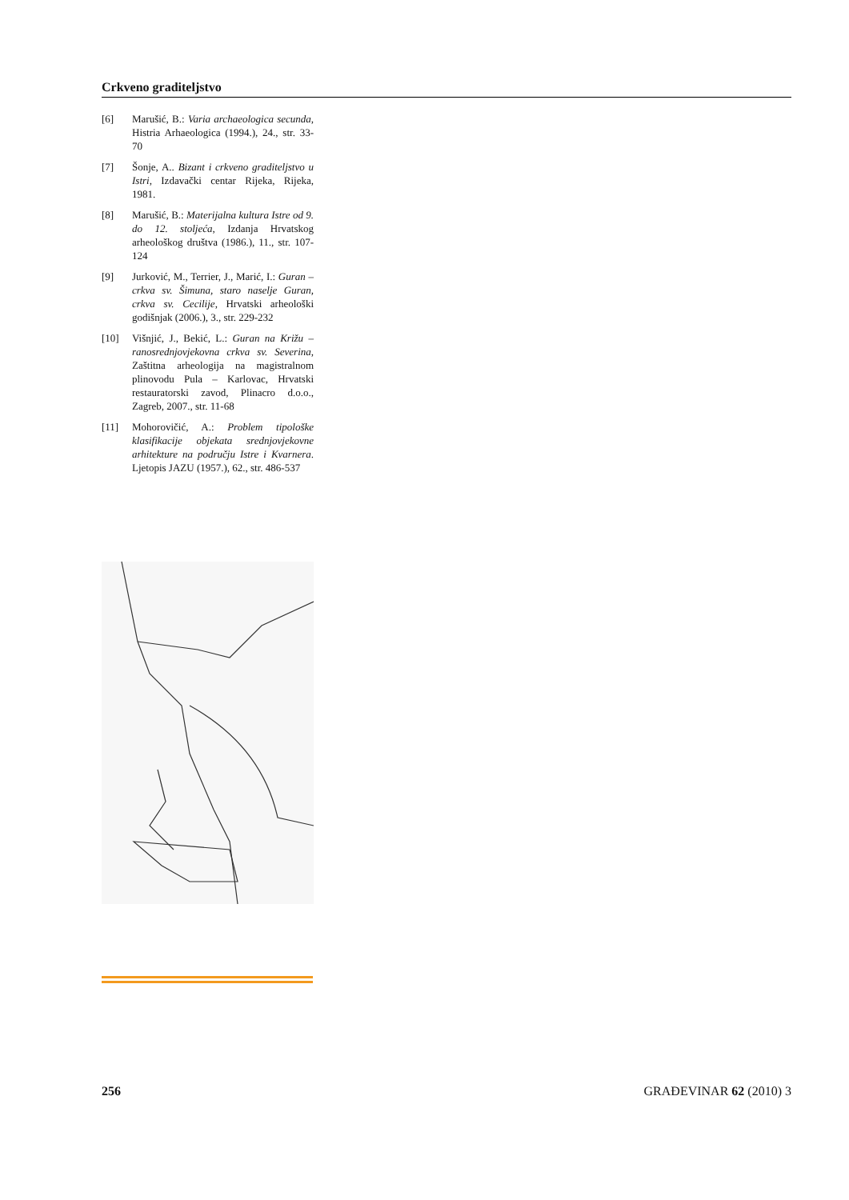Crkveno graditeljstvo
[6] Marušić, B.: Varia archaeologica secunda, Histria Arhaeologica (1994.), 24., str. 33-70
[7] Šonje, A.. Bizant i crkveno graditeljstvo u Istri, Izdavački centar Rijeka, Rijeka, 1981.
[8] Marušić, B.: Materijalna kultura Istre od 9. do 12. stoljeća, Izdanja Hrvatskog arheološkog društva (1986.), 11., str. 107-124
[9] Jurković, M., Terrier, J., Marić, I.: Guran – crkva sv. Šimuna, staro naselje Guran, crkva sv. Cecilije, Hrvatski arheološki godišnjak (2006.), 3., str. 229-232
[10] Višnjić, J., Bekić, L.: Guran na Križu – ranosrednjovjekovna crkva sv. Severina, Zaštitna arheologija na magistralnom plinovodu Pula – Karlovac, Hrvatski restauratorski zavod, Plinacro d.o.o., Zagreb, 2007., str. 11-68
[11] Mohorovičić, A.: Problem tipološke klasifikacije objekata srednjovjekovne arhitekture na području Istre i Kvarnera. Ljetopis JAZU (1957.), 62., str. 486-537
256 GRAĐEVINAR 62 (2010) 3